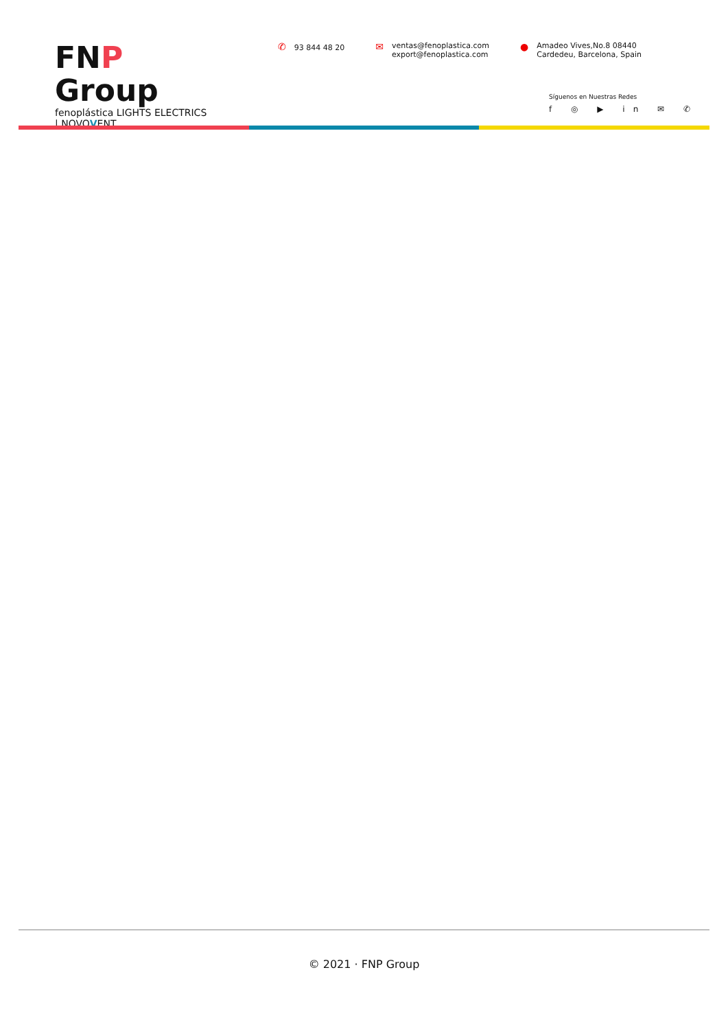FNP Group
fenoplástica LIGHTS ELECTRICS | NOVOVENT
✆ 93 844 48 20
✉
ventas@fenoplastica.com
export@fenoplastica.com
●
Amadeo Vives,No.8 08440
Cardedeu, Barcelona, Spain
Síguenos en Nuestras Redes
f ◎ ▶ in ✉ ✆
© 2021 · FNP Group